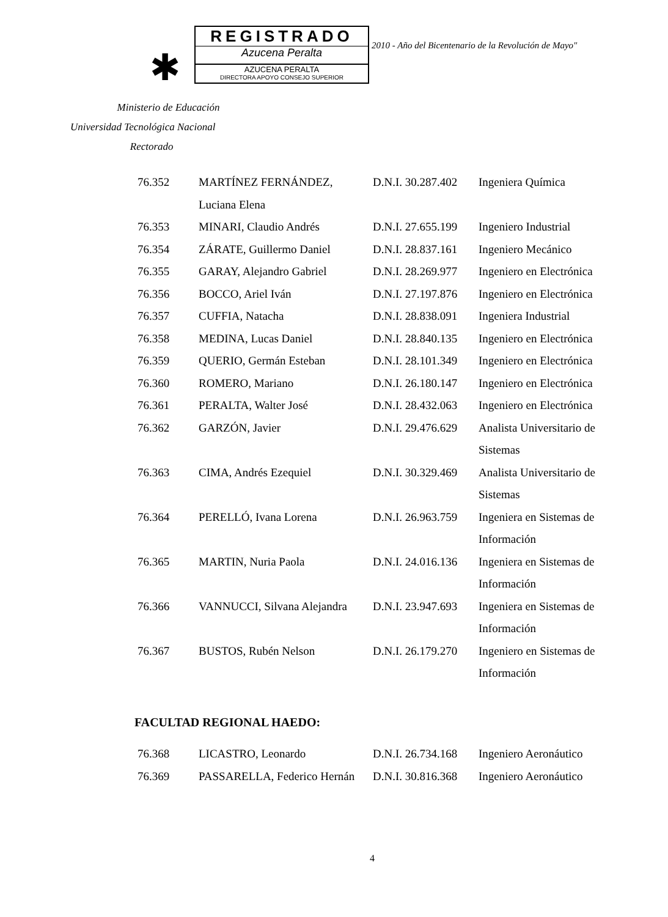✱
REGISTRADO
Azucena Peralta
AZUCENA PERALTA
DIRECTORA APOYO CONSEJO SUPERIOR
2010 - Año del Bicentenario de la Revolución de Mayo"
Ministerio de Educación
Universidad Tecnológica Nacional
Rectorado
| 76.352 | MARTÍNEZ FERNÁNDEZ, Luciana Elena | D.N.I. 30.287.402 | Ingeniera Química |
| 76.353 | MINARI, Claudio Andrés | D.N.I. 27.655.199 | Ingeniero Industrial |
| 76.354 | ZÁRATE, Guillermo Daniel | D.N.I. 28.837.161 | Ingeniero Mecánico |
| 76.355 | GARAY, Alejandro Gabriel | D.N.I. 28.269.977 | Ingeniero en Electrónica |
| 76.356 | BOCCO, Ariel Iván | D.N.I. 27.197.876 | Ingeniero en Electrónica |
| 76.357 | CUFFIA, Natacha | D.N.I. 28.838.091 | Ingeniera Industrial |
| 76.358 | MEDINA, Lucas Daniel | D.N.I. 28.840.135 | Ingeniero en Electrónica |
| 76.359 | QUERIO, Germán Esteban | D.N.I. 28.101.349 | Ingeniero en Electrónica |
| 76.360 | ROMERO, Mariano | D.N.I. 26.180.147 | Ingeniero en Electrónica |
| 76.361 | PERALTA, Walter José | D.N.I. 28.432.063 | Ingeniero en Electrónica |
| 76.362 | GARZÓN, Javier | D.N.I. 29.476.629 | Analista Universitario de Sistemas |
| 76.363 | CIMA, Andrés Ezequiel | D.N.I. 30.329.469 | Analista Universitario de Sistemas |
| 76.364 | PERELLÓ, Ivana Lorena | D.N.I. 26.963.759 | Ingeniera en Sistemas de Información |
| 76.365 | MARTIN, Nuria Paola | D.N.I. 24.016.136 | Ingeniera en Sistemas de Información |
| 76.366 | VANNUCCI, Silvana Alejandra | D.N.I. 23.947.693 | Ingeniera en Sistemas de Información |
| 76.367 | BUSTOS, Rubén Nelson | D.N.I. 26.179.270 | Ingeniero en Sistemas de Información |
FACULTAD REGIONAL HAEDO:
| 76.368 | LICASTRO, Leonardo | D.N.I. 26.734.168 | Ingeniero Aeronáutico |
| 76.369 | PASSARELLA, Federico Hernán | D.N.I. 30.816.368 | Ingeniero Aeronáutico |
4